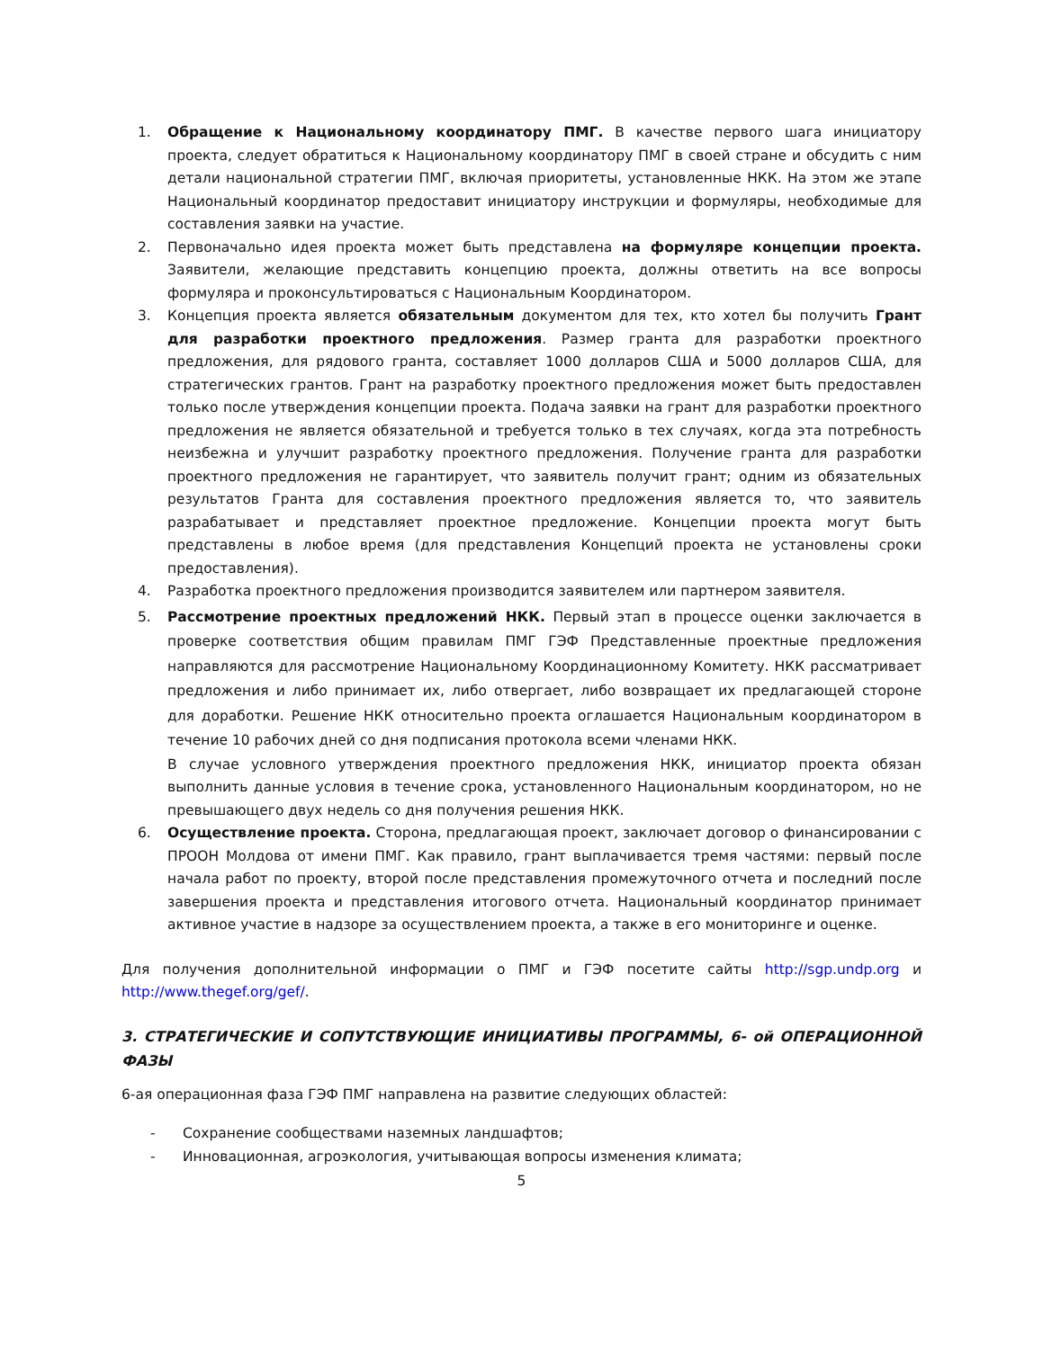1. Обращение к Национальному координатору ПМГ. В качестве первого шага инициатору проекта, следует обратиться к Национальному координатору ПМГ в своей стране и обсудить с ним детали национальной стратегии ПМГ, включая приоритеты, установленные НКК. На этом же этапе Национальный координатор предоставит инициатору инструкции и формуляры, необходимые для составления заявки на участие.
2. Первоначально идея проекта может быть представлена на формуляре концепции проекта. Заявители, желающие представить концепцию проекта, должны ответить на все вопросы формуляра и проконсультироваться с Национальным Координатором.
3. Концепция проекта является обязательным документом для тех, кто хотел бы получить Грант для разработки проектного предложения. Размер гранта для разработки проектного предложения, для рядового гранта, составляет 1000 долларов США и 5000 долларов США, для стратегических грантов. Грант на разработку проектного предложения может быть предоставлен только после утверждения концепции проекта. Подача заявки на грант для разработки проектного предложения не является обязательной и требуется только в тех случаях, когда эта потребность неизбежна и улучшит разработку проектного предложения. Получение гранта для разработки проектного предложения не гарантирует, что заявитель получит грант; одним из обязательных результатов Гранта для составления проектного предложения является то, что заявитель разрабатывает и представляет проектное предложение. Концепции проекта могут быть представлены в любое время (для представления Концепций проекта не установлены сроки предоставления).
4. Разработка проектного предложения производится заявителем или партнером заявителя.
5. Рассмотрение проектных предложений НКК. Первый этап в процессе оценки заключается в проверке соответствия общим правилам ПМГ ГЭФ Представленные проектные предложения направляются для рассмотрение Национальному Координационному Комитету. НКК рассматривает предложения и либо принимает их, либо отвергает, либо возвращает их предлагающей стороне для доработки. Решение НКК относительно проекта оглашается Национальным координатором в течение 10 рабочих дней со дня подписания протокола всеми членами НКК.
В случае условного утверждения проектного предложения НКК, инициатор проекта обязан выполнить данные условия в течение срока, установленного Национальным координатором, но не превышающего двух недель со дня получения решения НКК.
6. Осуществление проекта. Сторона, предлагающая проект, заключает договор о финансировании с ПРООН Молдова от имени ПМГ. Как правило, грант выплачивается тремя частями: первый после начала работ по проекту, второй после представления промежуточного отчета и последний после завершения проекта и представления итогового отчета. Национальный координатор принимает активное участие в надзоре за осуществлением проекта, а также в его мониторинге и оценке.
Для получения дополнительной информации о ПМГ и ГЭФ посетите сайты http://sgp.undp.org и http://www.thegef.org/gef/.
3. СТРАТЕГИЧЕСКИЕ И СОПУТСТВУЮЩИЕ ИНИЦИАТИВЫ ПРОГРАММЫ, 6- ой ОПЕРАЦИОННОЙ ФАЗЫ
6-ая операционная фаза ГЭФ ПМГ направлена на развитие следующих областей:
- Сохранение сообществами наземных ландшафтов;
- Инновационная, агроэкология, учитывающая вопросы изменения климата;
5